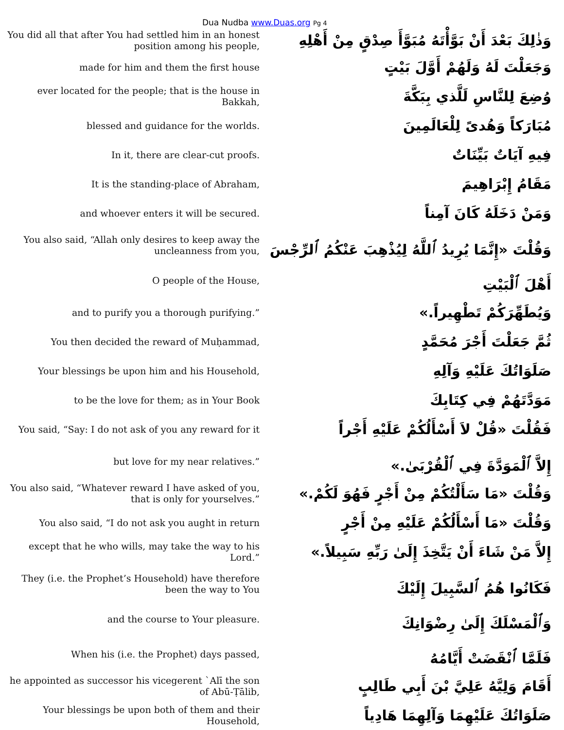Dua Nudba www.Duas.org Pg 4
| You did all that after You had settled him in an honest position among his people, | وَذٰلِكَ بَعْدَ أَنْ بَوَّأْتَهُ مُبَوَّأَ صِدْقٍ مِنْ أَهْلِهِ |
| made for him and them the first house | وَجَعَلْتَ لَهُ وَلَهُمْ أَوَّلَ بَيْتٍ |
| ever located for the people; that is the house in Bakkah, | وُضِعَ لِلنَّاسِ لَلَّذي بِبَكَّةَ |
| blessed and guidance for the worlds. | مُبَارَكاً وَهُدىً لِلْعَالَمِينَ |
| In it, there are clear-cut proofs. | فِيهِ آيَاتٌ بَيِّنَاتٌ |
| It is the standing-place of Abraham, | مَقَامُ إِبْرَاهِيمَ |
| and whoever enters it will be secured. | وَمَنْ دَخَلَهُ كَانَ آمِناً |
| You also said, “Allah only desires to keep away the uncleanness from you, | وَقُلْتَ «إِنَّمَا يُرِيدُ ٱللَّهُ لِيُذْهِبَ عَنْكُمُ ٱلرِّجْسَ |
| O people of the House, | أَهْلَ ٱلْبَيْتِ |
| and to purify you a thorough purifying.” | وَيُطَهِّرَكُمْ تَطْهِيراً.» |
| You then decided the reward of Muḥammad, | ثُمَّ جَعَلْتَ أَجْرَ مُحَمَّدٍ |
| Your blessings be upon him and his Household, | صَلَوَاتُكَ عَلَيْهِ وَآلِهِ |
| to be the love for them; as in Your Book | مَوَدَّتَهُمْ فِي كِتَابِكَ |
| You said, “Say: I do not ask of you any reward for it | فَقُلْتَ «قُلْ لاَ أَسْأَلُكُمْ عَلَيْهِ أَجْراً |
| but love for my near relatives.” | إِلاَّ ٱلْمَوَدَّةَ فِي ٱلْقُرْبَىٰ.» |
| You also said, “Whatever reward I have asked of you, that is only for yourselves.” | وَقُلْتَ «مَا سَأَلْتُكُمْ مِنْ أَجْرٍ فَهُوَ لَكُمْ.» |
| You also said, “I do not ask you aught in return | وَقُلْتَ «مَا أَسْأَلُكُمْ عَلَيْهِ مِنْ أَجْرٍ |
| except that he who wills, may take the way to his Lord.” | إِلاَّ مَنْ شَاءَ أَنْ يَتَّخِذَ إِلَىٰ رَبِّهِ سَبِيلاً.» |
| They (i.e. the Prophet’s Household) have therefore been the way to You | فَكَانُوا هُمُ ٱلسَّبِيلَ إِلَيْكَ |
| and the course to Your pleasure. | وَٱلْمَسْلَكَ إِلَىٰ رِضْوَانِكَ |
| When his (i.e. the Prophet) days passed, | فَلَمَّا ٱنْقَضَتْ أَيَّامُهُ |
| he appointed as successor his vicegerent `Alī the son of Abū-Ṭālib, | أَقَامَ وَلِيَّهُ عَلِيَّ بْنَ أَبِي طَالِبٍ |
| Your blessings be upon both of them and their Household, | صَلَوَاتُكَ عَلَيْهِمَا وَآلِهِمَا هَادِياً |